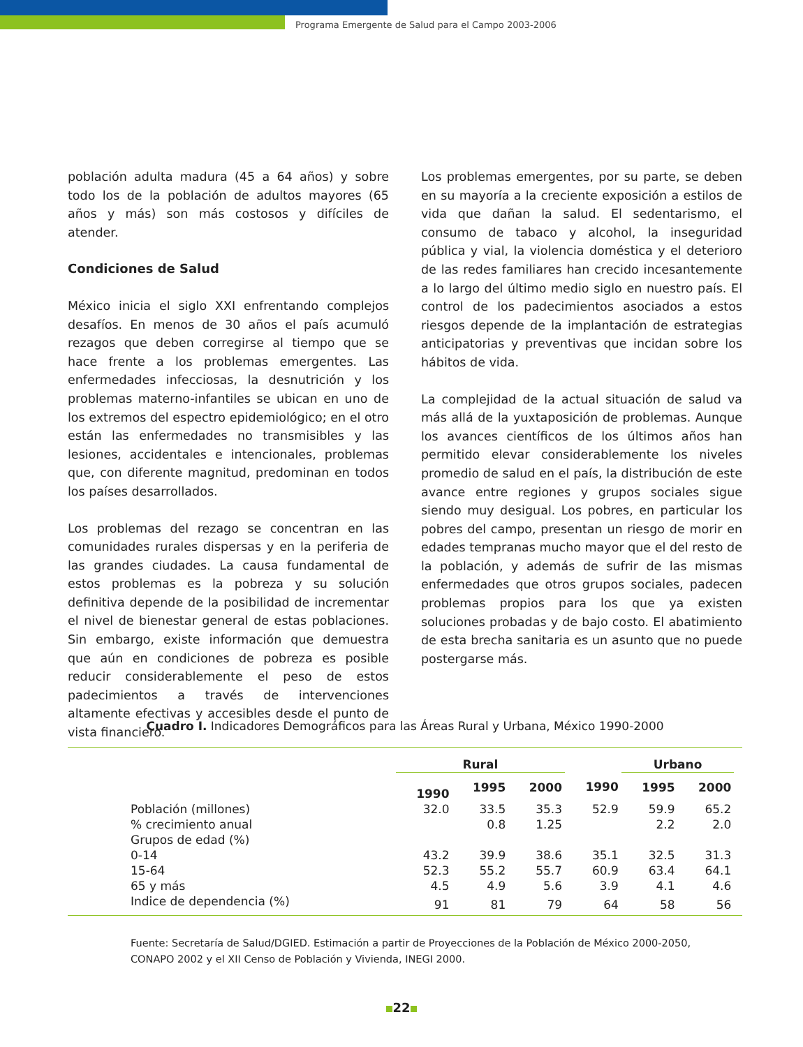Programa Emergente de Salud para el Campo 2003-2006
población adulta madura (45 a 64 años) y sobre todo los de la población de adultos mayores (65 años y más) son más costosos y difíciles de atender.
Condiciones de Salud
México inicia el siglo XXI enfrentando complejos desafíos. En menos de 30 años el país acumuló rezagos que deben corregirse al tiempo que se hace frente a los problemas emergentes. Las enfermedades infecciosas, la desnutrición y los problemas materno-infantiles se ubican en uno de los extremos del espectro epidemiológico; en el otro están las enfermedades no transmisibles y las lesiones, accidentales e intencionales, problemas que, con diferente magnitud, predominan en todos los países desarrollados.
Los problemas del rezago se concentran en las comunidades rurales dispersas y en la periferia de las grandes ciudades. La causa fundamental de estos problemas es la pobreza y su solución definitiva depende de la posibilidad de incrementar el nivel de bienestar general de estas poblaciones. Sin embargo, existe información que demuestra que aún en condiciones de pobreza es posible reducir considerablemente el peso de estos padecimientos a través de intervenciones altamente efectivas y accesibles desde el punto de vista financiero.
Los problemas emergentes, por su parte, se deben en su mayoría a la creciente exposición a estilos de vida que dañan la salud. El sedentarismo, el consumo de tabaco y alcohol, la inseguridad pública y vial, la violencia doméstica y el deterioro de las redes familiares han crecido incesantemente a lo largo del último medio siglo en nuestro país. El control de los padecimientos asociados a estos riesgos depende de la implantación de estrategias anticipatorias y preventivas que incidan sobre los hábitos de vida.
La complejidad de la actual situación de salud va más allá de la yuxtaposición de problemas. Aunque los avances científicos de los últimos años han permitido elevar considerablemente los niveles promedio de salud en el país, la distribución de este avance entre regiones y grupos sociales sigue siendo muy desigual. Los pobres, en particular los pobres del campo, presentan un riesgo de morir en edades tempranas mucho mayor que el del resto de la población, y además de sufrir de las mismas enfermedades que otros grupos sociales, padecen problemas propios para los que ya existen soluciones probadas y de bajo costo. El abatimiento de esta brecha sanitaria es un asunto que no puede postergarse más.
Cuadro I. Indicadores Demográficos para las Áreas Rural y Urbana, México 1990-2000
| | Rural | | | | Urbano | | |
| --- | --- | --- | --- | --- | --- | --- | --- |
| | 1990 | 1995 | 2000 | 1990 | 1995 | 2000 | |
| Población (millones) | 32.0 | 33.5 | 35.3 | 52.9 | 59.9 | 65.2 | |
| % crecimiento anual | | 0.8 | 1.25 | | 2.2 | 2.0 | |
| Grupos de edad (%) | | | | | | | |
| 0-14 | 43.2 | 39.9 | 38.6 | 35.1 | 32.5 | 31.3 | |
| 15-64 | 52.3 | 55.2 | 55.7 | 60.9 | 63.4 | 64.1 | |
| 65 y más | 4.5 | 4.9 | 5.6 | 3.9 | 4.1 | 4.6 | |
| Indice de dependencia (%) | 91 | 81 | 79 | 64 | 58 | 56 | |
Fuente: Secretaría de Salud/DGIED. Estimación a partir de Proyecciones de la Población de México 2000-2050, CONAPO 2002 y el XII Censo de Población y Vivienda, INEGI 2000.
22